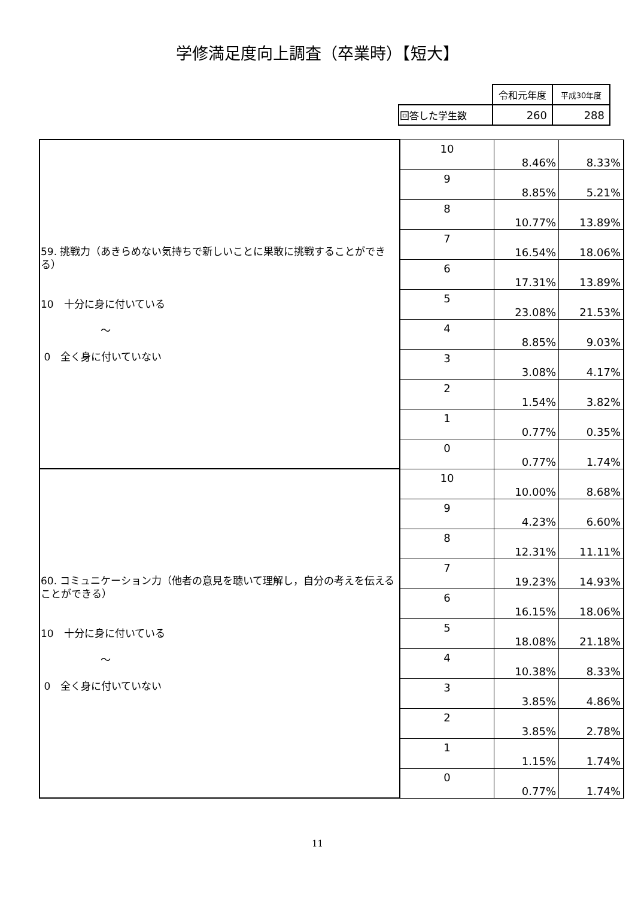学修満足度向上調査（卒業時）【短大】
| | 令和元年度 | 平成30年度 |
| 回答した学生数 | 260 | 288 |
| 59. 挑戦力（あきらめない気持ちで新しいことに果敢に挑戦することができる） 10 十分に身に付いている ～ 0 全く身に付いていない | 10 | 8.46% | 8.33% |
| | 9 | 8.85% | 5.21% |
| | 8 | 10.77% | 13.89% |
| | 7 | 16.54% | 18.06% |
| | 6 | 17.31% | 13.89% |
| | 5 | 23.08% | 21.53% |
| | 4 | 8.85% | 9.03% |
| | 3 | 3.08% | 4.17% |
| | 2 | 1.54% | 3.82% |
| | 1 | 0.77% | 0.35% |
| | 0 | 0.77% | 1.74% |
| 60. コミュニケーション力（他者の意見を聴いて理解し，自分の考えを伝えることができる） 10 十分に身に付いている ～ 0 全く身に付いていない | 10 | 10.00% | 8.68% |
| | 9 | 4.23% | 6.60% |
| | 8 | 12.31% | 11.11% |
| | 7 | 19.23% | 14.93% |
| | 6 | 16.15% | 18.06% |
| | 5 | 18.08% | 21.18% |
| | 4 | 10.38% | 8.33% |
| | 3 | 3.85% | 4.86% |
| | 2 | 3.85% | 2.78% |
| | 1 | 1.15% | 1.74% |
| | 0 | 0.77% | 1.74% |
11